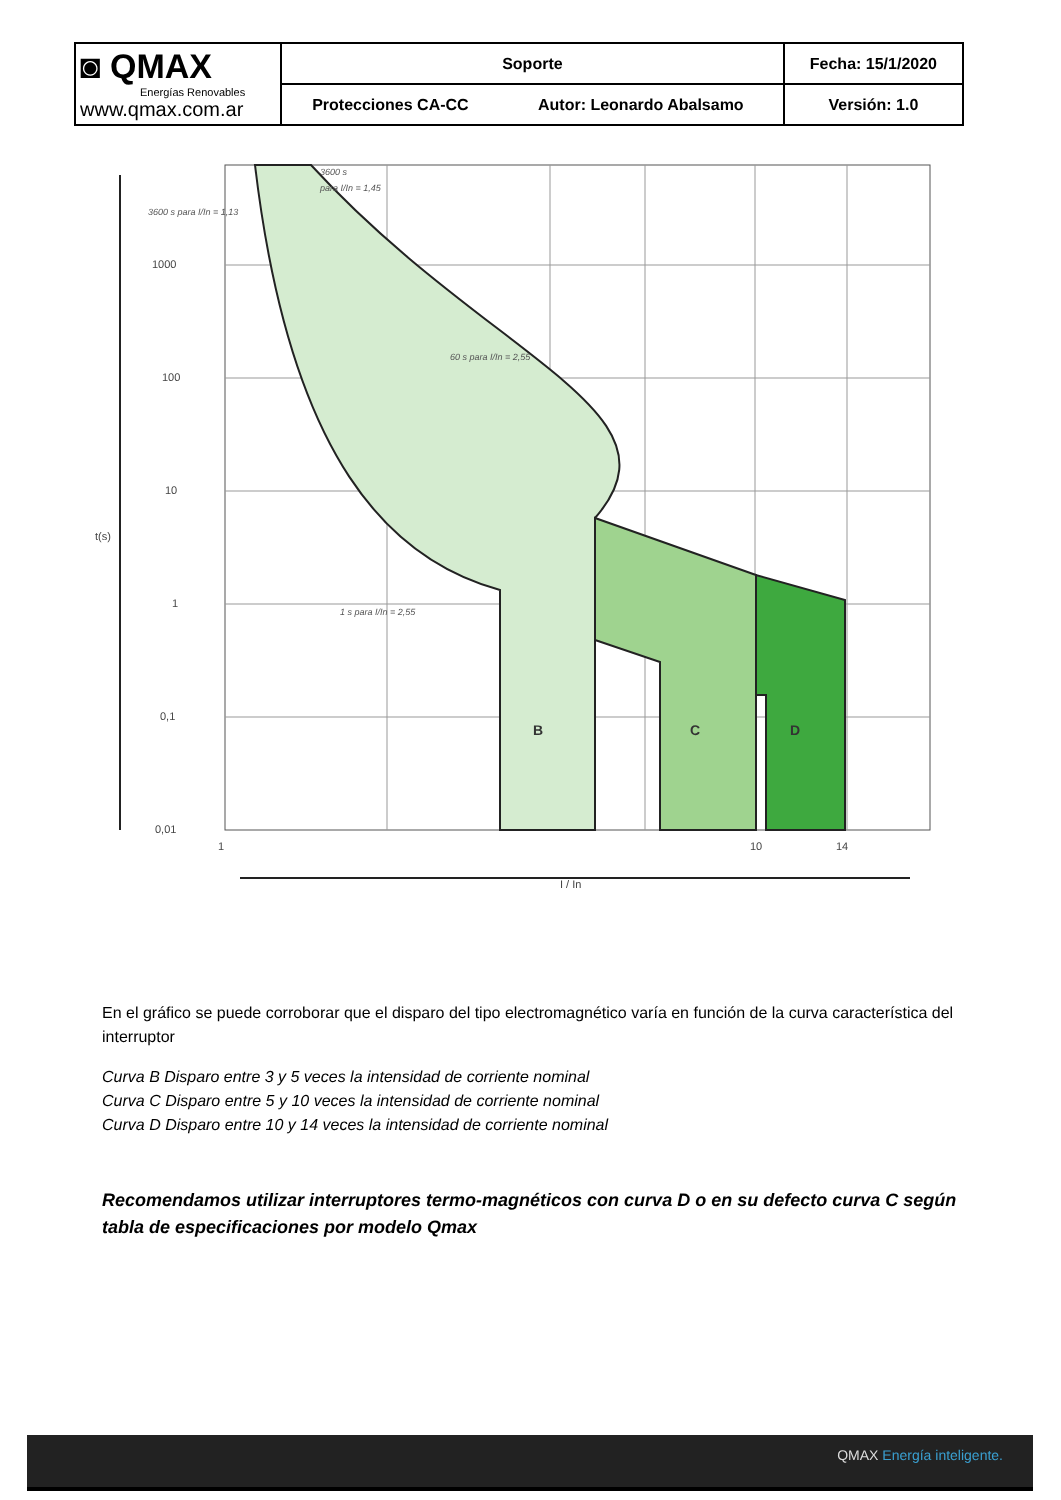| ◙ QMAX Energías Renovables www.qmax.com.ar | Soporte | | Fecha: 15/1/2020 |
| | Protecciones CA-CC | Autor: Leonardo Abalsamo | Versión: 1.0 |
1000
100
10
1
0,1
0,01
1
10
14
t(s)
I / In
B
C
D
3600 s
para I/In = 1,45
3600 s para I/In = 1,13
60 s para I/In = 2,55
1 s para I/In = 2,55
En el gráfico se puede corroborar que el disparo del tipo electromagnético varía en función de la curva característica del interruptor
Curva B Disparo entre 3 y 5 veces la intensidad de corriente nominal
Curva C Disparo entre 5 y 10 veces la intensidad de corriente nominal
Curva D Disparo entre 10 y 14 veces la intensidad de corriente nominal
Recomendamos utilizar interruptores termo-magnéticos con curva D o en su defecto curva C según tabla de especificaciones por modelo Qmax
QMAX Energía inteligente.